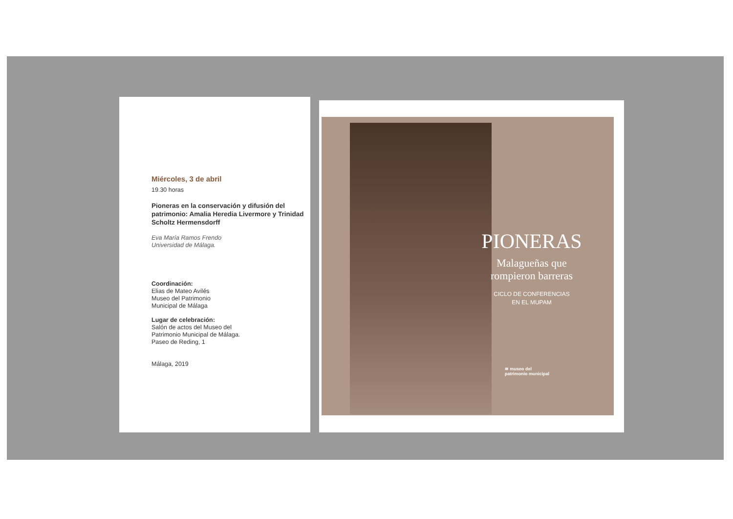Miércoles, 3 de abril
19.30 horas
Pioneras en la conservación y difusión del patrimonio: Amalia Heredia Livermore y Trinidad Scholtz Hermensdorff
Eva María Ramos Frendo
Universidad de Málaga.
Coordinación:
Elias de Mateo Avilés
Museo del Patrimonio
Municipal de Málaga
Lugar de celebración:
Salón de actos del Museo del
Patrimonio Municipal de Málaga.
Paseo de Reding, 1
Málaga, 2019
PIONERAS
Malagueñas que
rompieron barreras
CICLO DE CONFERENCIAS
EN EL MUPAM
≋ museo del
patrimonio municipal